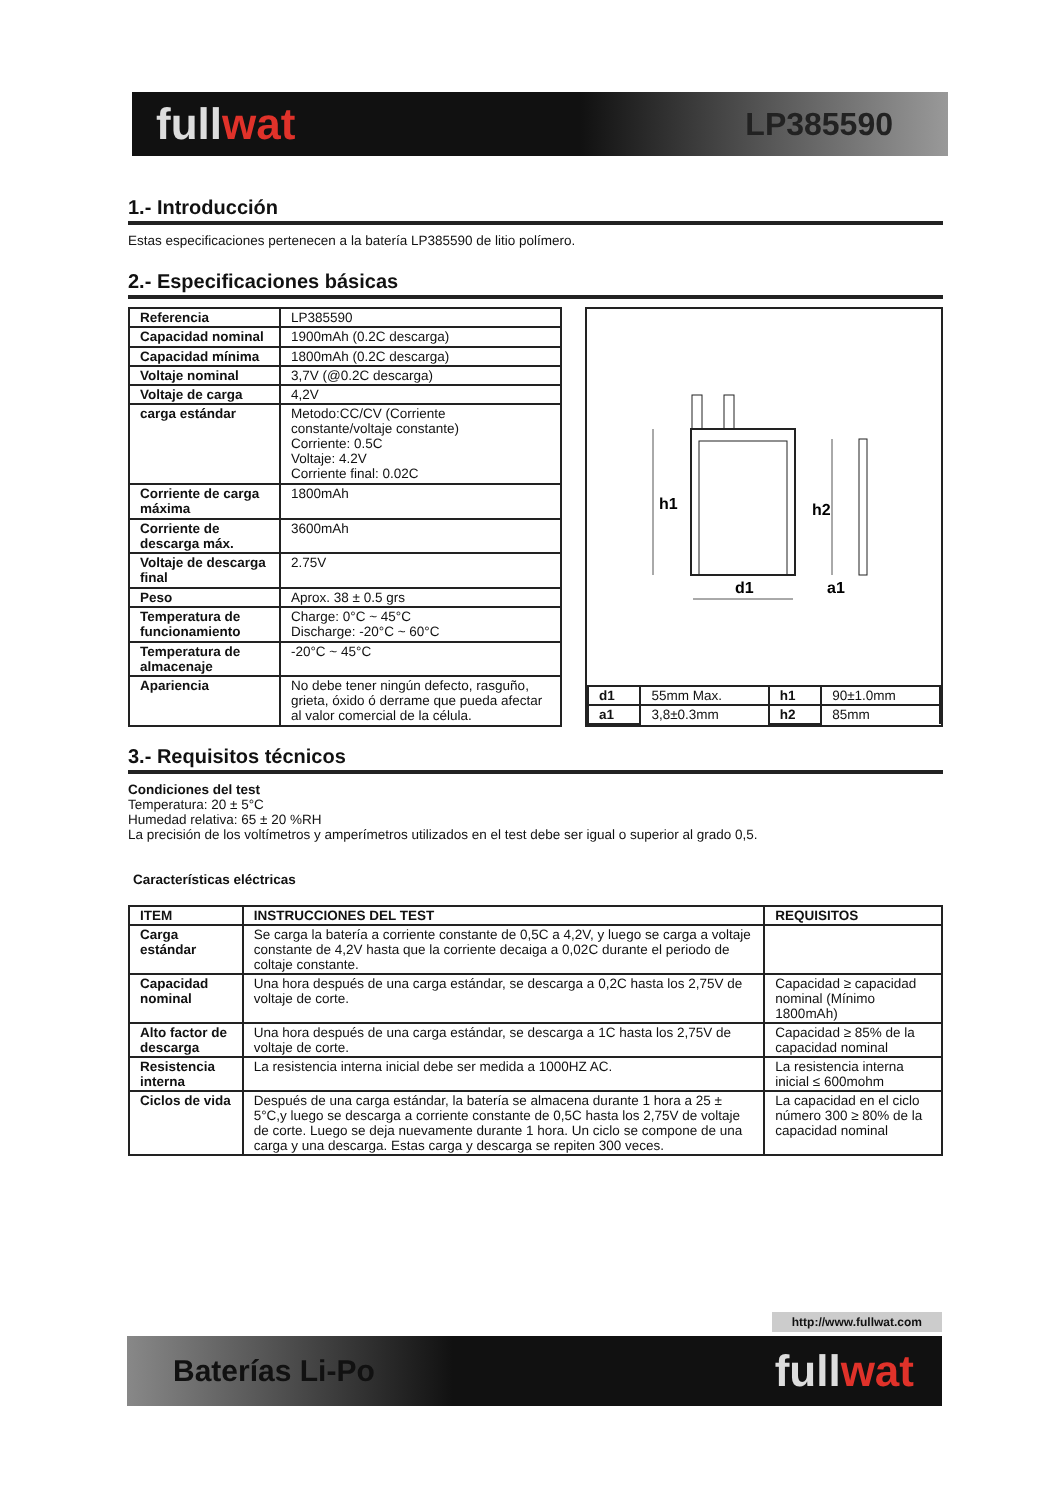fullwat
LP385590
1.- Introducción
Estas especificaciones pertenecen a la batería LP385590 de litio polímero.
2.- Especificaciones básicas
| Referencia | LP385590 |
| Capacidad nominal | 1900mAh (0.2C descarga) |
| Capacidad mínima | 1800mAh (0.2C descarga) |
| Voltaje nominal | 3,7V (@0.2C descarga) |
| Voltaje de carga | 4,2V |
| carga estándar | Metodo:CC/CV (Corriente constante/voltaje constante) Corriente: 0.5C Voltaje: 4.2V Corriente final: 0.02C |
| Corriente de carga máxima | 1800mAh |
| Corriente de descarga máx. | 3600mAh |
| Voltaje de descarga final | 2.75V |
| Peso | Aprox. 38 ± 0.5 grs |
| Temperatura de funcionamiento | Charge: 0°C ~ 45°C Discharge: -20°C ~ 60°C |
| Temperatura de almacenaje | -20°C ~ 45°C |
| Apariencia | No debe tener ningún defecto, rasguño, grieta, óxido ó derrame que pueda afectar al valor comercial de la célula. |
h1
h2
d1
a1
| d1 | 55mm Max. | h1 | 90±1.0mm |
| a1 | 3,8±0.3mm | h2 | 85mm |
3.- Requisitos técnicos
Condiciones del test
Temperatura: 20 ± 5°C
Humedad relativa: 65 ± 20 %RH
La precisión de los voltímetros y amperímetros utilizados en el test debe ser igual o superior al grado 0,5.
Características eléctricas
| ITEM | INSTRUCCIONES DEL TEST | REQUISITOS |
| --- | --- | --- |
| Carga estándar | Se carga la batería a corriente constante de 0,5C a 4,2V, y luego se carga a voltaje constante de 4,2V hasta que la corriente decaiga a 0,02C durante el periodo de coltaje constante. | |
| Capacidad nominal | Una hora después de una carga estándar, se descarga a 0,2C hasta los 2,75V de voltaje de corte. | Capacidad ≥ capacidad nominal (Mínimo 1800mAh) |
| Alto factor de descarga | Una hora después de una carga estándar, se descarga a 1C hasta los 2,75V de voltaje de corte. | Capacidad ≥ 85% de la capacidad nominal |
| Resistencia interna | La resistencia interna inicial debe ser medida a 1000HZ AC. | La resistencia interna inicial ≤ 600mohm |
| Ciclos de vida | Después de una carga estándar, la batería se almacena durante 1 hora a 25 ± 5°C,y luego se descarga a corriente constante de 0,5C hasta los 2,75V de voltaje de corte. Luego se deja nuevamente durante 1 hora. Un ciclo se compone de una carga y una descarga. Estas carga y descarga se repiten 300 veces. | La capacidad en el ciclo número 300 ≥ 80% de la capacidad nominal |
http://www.fullwat.com
Baterías Li-Po
fullwat